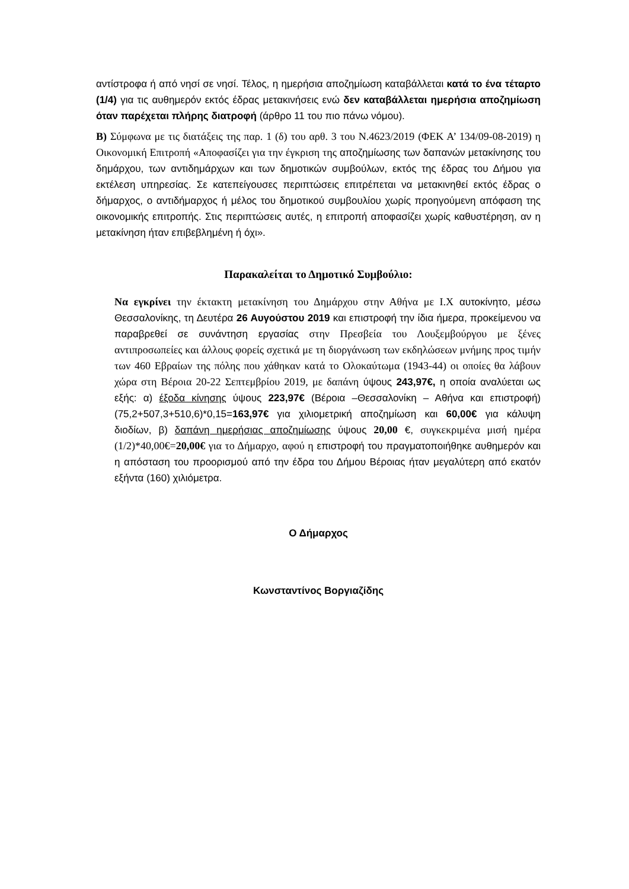αντίστροφα ή από νησί σε νησί. Τέλος, η ημερήσια αποζημίωση καταβάλλεται κατά το ένα τέταρτο (1/4) για τις αυθημερόν εκτός έδρας μετακινήσεις ενώ δεν καταβάλλεται ημερήσια αποζημίωση όταν παρέχεται πλήρης διατροφή (άρθρο 11 του πιο πάνω νόμου).
Β) Σύμφωνα με τις διατάξεις της παρ. 1 (δ) του αρθ. 3 του Ν.4623/2019 (ΦΕΚ Α’ 134/09-08-2019) η Οικονομική Επιτροπή «Αποφασίζει για την έγκριση της αποζημίωσης των δαπανών μετακίνησης του δημάρχου, των αντιδημάρχων και των δημοτικών συμβούλων, εκτός της έδρας του Δήμου για εκτέλεση υπηρεσίας. Σε κατεπείγουσες περιπτώσεις επιτρέπεται να μετακινηθεί εκτός έδρας ο δήμαρχος, ο αντιδήμαρχος ή μέλος του δημοτικού συμβουλίου χωρίς προηγούμενη απόφαση της οικονομικής επιτροπής. Στις περιπτώσεις αυτές, η επιτροπή αποφασίζει χωρίς καθυστέρηση, αν η μετακίνηση ήταν επιβεβλημένη ή όχι».
Παρακαλείται το Δημοτικό Συμβούλιο:
Να εγκρίνει την έκτακτη μετακίνηση του Δημάρχου στην Αθήνα με Ι.Χ αυτοκίνητο, μέσω Θεσσαλονίκης, τη Δευτέρα 26 Αυγούστου 2019 και επιστροφή την ίδια ήμερα, προκείμενου να παραβρεθεί σε συνάντηση εργασίας στην Πρεσβεία του Λουξεμβούργου με ξένες αντιπροσωπείες και άλλους φορείς σχετικά με τη διοργάνωση των εκδηλώσεων μνήμης προς τιμήν των 460 Εβραίων της πόλης που χάθηκαν κατά το Ολοκαύτωμα (1943-44) οι οποίες θα λάβουν χώρα στη Βέροια 20-22 Σεπτεμβρίου 2019, με δαπάνη ύψους 243,97€, η οποία αναλύεται ως εξής: α) έξοδα κίνησης ύψους 223,97€ (Βέροια –Θεσσαλονίκη – Αθήνα και επιστροφή) (75,2+507,3+510,6)*0,15=163,97€ για χιλιομετρική αποζημίωση και 60,00€ για κάλυψη διοδίων, β) δαπάνη ημερήσιας αποζημίωσης ύψους 20,00 €, συγκεκριμένα μισή ημέρα (1/2)*40,00€=20,00€ για το Δήμαρχο, αφού η επιστροφή του πραγματοποιήθηκε αυθημερόν και η απόσταση του προορισμού από την έδρα του Δήμου Βέροιας ήταν μεγαλύτερη από εκατόν εξήντα (160) χιλιόμετρα.
Ο Δήμαρχος
Κωνσταντίνος Βοργιαζίδης